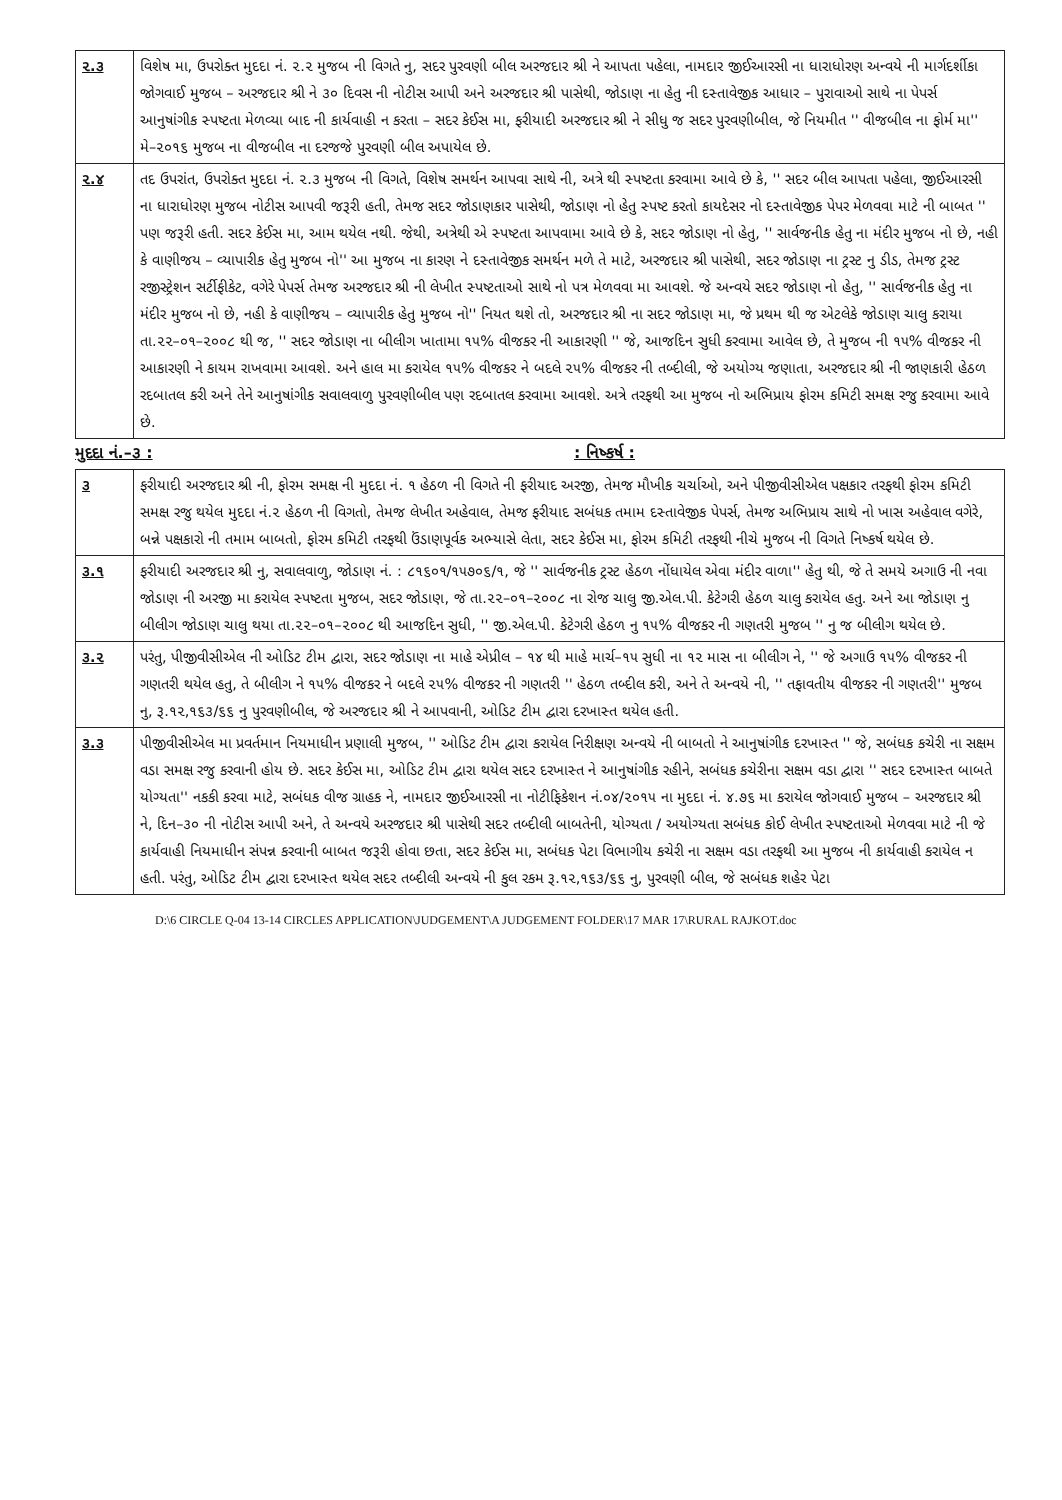| ૨.૩ | વિશેષ મા, ઉપરોક્ત મુદદા નં. ૨.૨ મુજબ ની વિગતે નુ, સદર પુરવણી બીલ અરજદાર શ્રી ને આપતા પહેલા, નામદાર જીઈઆરસી ના ધારાધોરણ અન્વયે ની માર્ગદર્શીકા જોગવાઈ મુજબ – અરજદાર શ્રી ને ૩૦ દિવસ ની નોટીસ આપી અને અરજદાર શ્રી પાસેથી, જોડાણ ના હેતુ ની દસ્તાવેજીક આધાર – પુરાવાઓ સાથે ના પેપર્સ આનુષાંગીક સ્પષ્ટતા મેળવ્યા બાદ ની કાર્યવાહી ન કરતા – સદર કેઈસ મા, ફરીયાદી અરજદાર શ્રી ને સીધુ જ સદર પુરવણીબીલ, જે નિયમીત '' વીજબીલ ના ફોર્મ મા'' મે–૨૦૧૬ મુજબ ના વીજબીલ ના દરજજે પુરવણી બીલ અપાયેલ છે. |
| ૨.૪ | તદ ઉપરાંત, ઉપરોક્ત મુદદા નં. ૨.૩ મુજબ ની વિગતે, વિશેષ સમર્થન આપવા સાથે ની, અત્રે થી સ્પષ્ટતા કરવામા આવે છે કે, '' સદર બીલ આપતા પહેલા, જીઈઆરસી ના ધારાધોરણ મુજબ નોટીસ આપવી જરૂરી હતી, તેમજ સદર જોડાણકાર પાસેથી, જોડાણ નો હેતુ સ્પષ્ટ કરતો કાયદેસર નો દસ્તાવેજીક પેપર મેળવવા માટે ની બાબત '' પણ જરૂરી હતી. સદર કેઈસ મા, આમ થયેલ નથી. જેથી, અત્રેથી એ સ્પષ્ટતા આપવામા આવે છે કે, સદર જોડાણ નો હેતુ, '' સાર્વજનીક હેતુ ના મંદીર મુજબ નો છે, નહી કે વાણીજય – વ્યાપારીક હેતુ મુજબ નો'' આ મુજબ ના કારણ ને દસ્તાવેજીક સમર્થન મળે તે માટે, અરજદાર શ્રી પાસેથી, સદર જોડાણ ના ટ્રસ્ટ નુ ડીડ, તેમજ ટ્રસ્ટ રજીસ્ટ્રેશન સર્ટીફીકેટ, વગેરે પેપર્સ તેમજ અરજદાર શ્રી ની લેખીત સ્પષ્ટતાઓ સાથે નો પત્ર મેળવવા મા આવશે. જે અન્વયે સદર જોડાણ નો હેતુ, '' સાર્વજનીક હેતુ ના મંદીર મુજબ નો છે, નહી કે વાણીજય – વ્યાપારીક હેતુ મુજબ નો'' નિયત થશે તો, અરજદાર શ્રી ના સદર જોડાણ મા, જે પ્રથમ થી જ એટલેકે જોડાણ ચાલુ કરાયા તા.૨૨–૦૧–૨૦૦૮ થી જ, '' સદર જોડાણ ના બીલીગ ખાતામા ૧૫% વીજકર ની આકારણી '' જે, આજદિન સુધી કરવામા આવેલ છે, તે મુજબ ની ૧૫% વીજકર ની આકારણી ને કાયમ રાખવામા આવશે. અને હાલ મા કરાયેલ ૧૫% વીજકર ને બદલે ૨૫% વીજકર ની તબ્દીલી, જે અયોગ્ય જણાતા, અરજદાર શ્રી ની જાણકારી હેઠળ રદબાતલ કરી અને તેને આનુષાંગીક સવાલવાળુ પુરવણીબીલ પણ રદબાતલ કરવામા આવશે. અત્રે તરફથી આ મુજબ નો અભિપ્રાય ફોરમ કમિટી સમક્ષ રજુ કરવામા આવે છે. |
મુદદા નં.–૩ : : નિષ્કર્ષ :
| ૩ | ફરીયાદી અરજદાર શ્રી ની, ફોરમ સમક્ષ ની મુદદા નં. ૧ હેઠળ ની વિગતે ની ફરીયાદ અરજી, તેમજ મૌખીક ચર્ચાઓ, અને પીજીવીસીએલ પક્ષકાર તરફથી ફોરમ કમિટી સમક્ષ રજુ થયેલ મુદદા નં.૨ હેઠળ ની વિગતો, તેમજ લેખીત અહેવાલ, તેમજ ફરીયાદ સબંધક તમામ દસ્તાવેજીક પેપર્સ, તેમજ અભિપ્રાય સાથે નો ખાસ અહેવાલ વગેરે, બન્ને પક્ષકારો ની તમામ બાબતો, ફોરમ કમિટી તરફથી ઉંડાણપૂર્વક અભ્યાસે લેતા, સદર કેઈસ મા, ફોરમ કમિટી તરફથી નીચે મુજબ ની વિગતે નિષ્કર્ષ થયેલ છે. |
| ૩.૧ | ફરીયાદી અરજદાર શ્રી નુ, સવાલવાળુ, જોડાણ નં. : ૮૧૬૦૧/૧૫૭૦૬/૧, જે '' સાર્વજનીક ટ્રસ્ટ હેઠળ નોંધાયેલ એવા મંદીર વાળા'' હેતુ થી, જે તે સમયે અગાઉ ની નવા જોડાણ ની અરજી મા કરાયેલ સ્પષ્ટતા મુજબ, સદર જોડાણ, જે તા.૨૨–૦૧–૨૦૦૮ ના રોજ ચાલુ જી.એલ.પી. કેટેગરી હેઠળ ચાલુ કરાયેલ હતુ. અને આ જોડાણ નુ બીલીગ જોડાણ ચાલુ થયા તા.૨૨–૦૧–૨૦૦૮ થી આજદિન સુધી, '' જી.એલ.પી. કેટેગરી હેઠળ નુ ૧૫% વીજકર ની ગણતરી મુજબ '' નુ જ બીલીગ થયેલ છે. |
| ૩.૨ | પરંતુ, પીજીવીસીએલ ની ઓડિટ ટીમ દ્વારા, સદર જોડાણ ના માહે એપ્રીલ – ૧૪ થી માહે માર્ચ–૧૫ સુધી ના ૧૨ માસ ના બીલીગ ને, '' જે અગાઉ ૧૫% વીજકર ની ગણતરી થયેલ હતુ, તે બીલીગ ને ૧૫% વીજકર ને બદલે ૨૫% વીજકર ની ગણતરી '' હેઠળ તબ્દીલ કરી, અને તે અન્વયે ની, '' તફાવતીય વીજકર ની ગણતરી'' મુજબ નુ, રૂ.૧૨,૧૬૩/૬૬ નુ પુરવણીબીલ, જે અરજદાર શ્રી ને આપવાની, ઓડિટ ટીમ દ્વારા દરખાસ્ત થયેલ હતી. |
| ૩.૩ | પીજીવીસીએલ મા પ્રવર્તમાન નિયમાધીન પ્રણાલી મુજબ, '' ઓડિટ ટીમ દ્વારા કરાયેલ નિરીક્ષણ અન્વયે ની બાબતો ને આનુષાંગીક દરખાસ્ત '' જે, સબંધક કચેરી ના સક્ષમ વડા સમક્ષ રજુ કરવાની હોય છે. સદર કેઈસ મા, ઓડિટ ટીમ દ્વારા થયેલ સદર દરખાસ્ત ને આનુષાંગીક રહીને, સબંધક કચેરીના સક્ષમ વડા દ્વારા '' સદર દરખાસ્ત બાબતે યોગ્યતા'' નકકી કરવા માટે, સબંધક વીજ ગ્રાહક ને, નામદાર જીઈઆરસી ના નોટીફિકેશન નં.૦૪/૨૦૧૫ ના મુદદા નં. ૪.૭૬ મા કરાયેલ જોગવાઈ મુજબ – અરજદાર શ્રી ને, દિન–૩૦ ની નોટીસ આપી અને, તે અન્વયે અરજદાર શ્રી પાસેથી સદર તબ્દીલી બાબતેની, યોગ્યતા / અયોગ્યતા સબંધક કોઈ લેખીત સ્પષ્ટતાઓ મેળવવા માટે ની જે કાર્યવાહી નિયમાધીન સંપન્ન કરવાની બાબત જરૂરી હોવા છતા, સદર કેઈસ મા, સબંધક પેટા વિભાગીય કચેરી ના સક્ષમ વડા તરફથી આ મુજબ ની કાર્યવાહી કરાયેલ ન હતી. પરંતુ, ઓડિટ ટીમ દ્વારા દરખાસ્ત થયેલ સદર તબ્દીલી અન્વયે ની કુલ રકમ રૂ.૧૨,૧૬૩/૬૬ નુ, પુરવણી બીલ, જે સબંધક શહેર પેટા |
D:\6 CIRCLE Q-04 13-14 CIRCLES APPLICATION\JUDGEMENT\A JUDGEMENT FOLDER\17 MAR 17\RURAL RAJKOT.doc